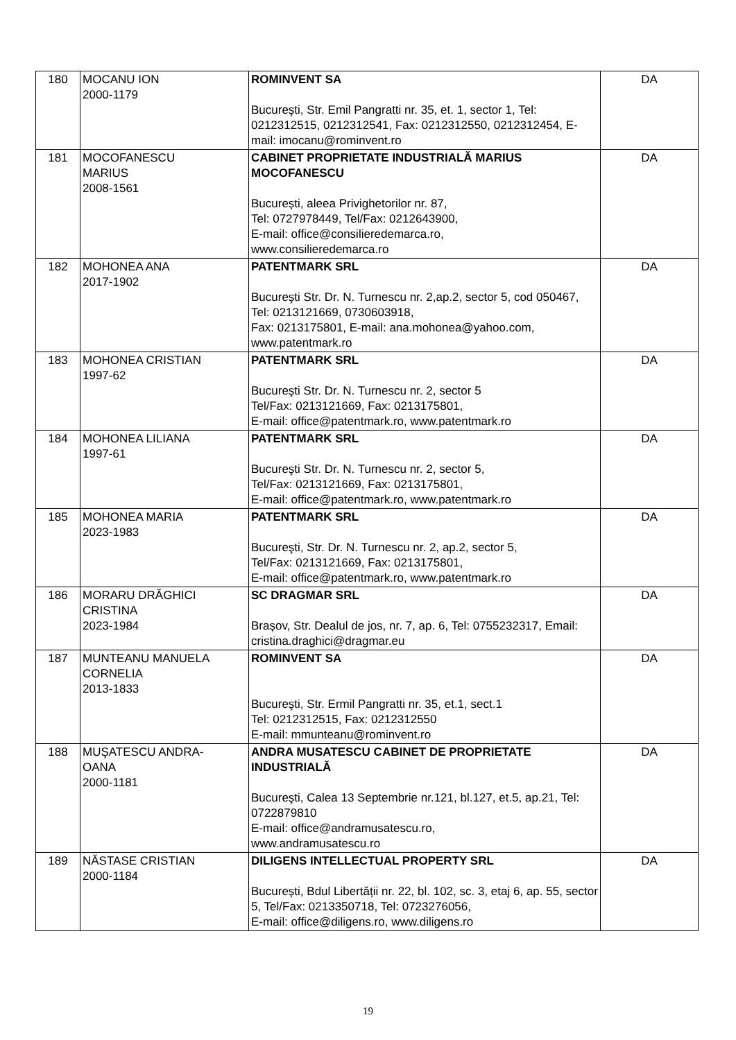| 180 | MOCANU ION 2000-1179 | ROMINVENT SA Bucureşti, Str. Emil Pangratti nr. 35, et. 1, sector 1, Tel: 0212312515, 0212312541, Fax: 0212312550, 0212312454, E-mail: imocanu@rominvent.ro | DA |
| 181 | MOCOFANESCU MARIUS 2008-1561 | CABINET PROPRIETATE INDUSTRIALĂ MARIUS MOCOFANESCU București, aleea Privighetorilor nr. 87, Tel: 0727978449, Tel/Fax: 0212643900, E-mail: office@consilieredemarca.ro, www.consilieredemarca.ro | DA |
| 182 | MOHONEA ANA 2017-1902 | PATENTMARK SRL Bucureşti Str. Dr. N. Turnescu nr. 2,ap.2, sector 5, cod 050467, Tel: 0213121669, 0730603918, Fax: 0213175801, E-mail: ana.mohonea@yahoo.com, www.patentmark.ro | DA |
| 183 | MOHONEA CRISTIAN 1997-62 | PATENTMARK SRL Bucureşti Str. Dr. N. Turnescu nr. 2, sector 5 Tel/Fax: 0213121669, Fax: 0213175801, E-mail: office@patentmark.ro, www.patentmark.ro | DA |
| 184 | MOHONEA LILIANA 1997-61 | PATENTMARK SRL Bucureşti Str. Dr. N. Turnescu nr. 2, sector 5, Tel/Fax: 0213121669, Fax: 0213175801, E-mail: office@patentmark.ro, www.patentmark.ro | DA |
| 185 | MOHONEA MARIA 2023-1983 | PATENTMARK SRL Bucureşti, Str. Dr. N. Turnescu nr. 2, ap.2, sector 5, Tel/Fax: 0213121669, Fax: 0213175801, E-mail: office@patentmark.ro, www.patentmark.ro | DA |
| 186 | MORARU DRĂGHICI CRISTINA 2023-1984 | SC DRAGMAR SRL Brașov, Str. Dealul de jos, nr. 7, ap. 6, Tel: 0755232317, Email: cristina.draghici@dragmar.eu | DA |
| 187 | MUNTEANU MANUELA CORNELIA 2013-1833 | ROMINVENT SA Bucureşti, Str. Ermil Pangratti nr. 35, et.1, sect.1 Tel: 0212312515, Fax: 0212312550 E-mail: mmunteanu@rominvent.ro | DA |
| 188 | MUŞATESCU ANDRA- OANA 2000-1181 | ANDRA MUSATESCU CABINET DE PROPRIETATE INDUSTRIALĂ Bucureşti, Calea 13 Septembrie nr.121, bl.127, et.5, ap.21, Tel: 0722879810 E-mail: office@andramusatescu.ro, www.andramusatescu.ro | DA |
| 189 | NĂSTASE CRISTIAN 2000-1184 | DILIGENS INTELLECTUAL PROPERTY SRL București, Bdul Libertății nr. 22, bl. 102, sc. 3, etaj 6, ap. 55, sector 5, Tel/Fax: 0213350718, Tel: 0723276056, E-mail: office@diligens.ro, www.diligens.ro | DA |
19